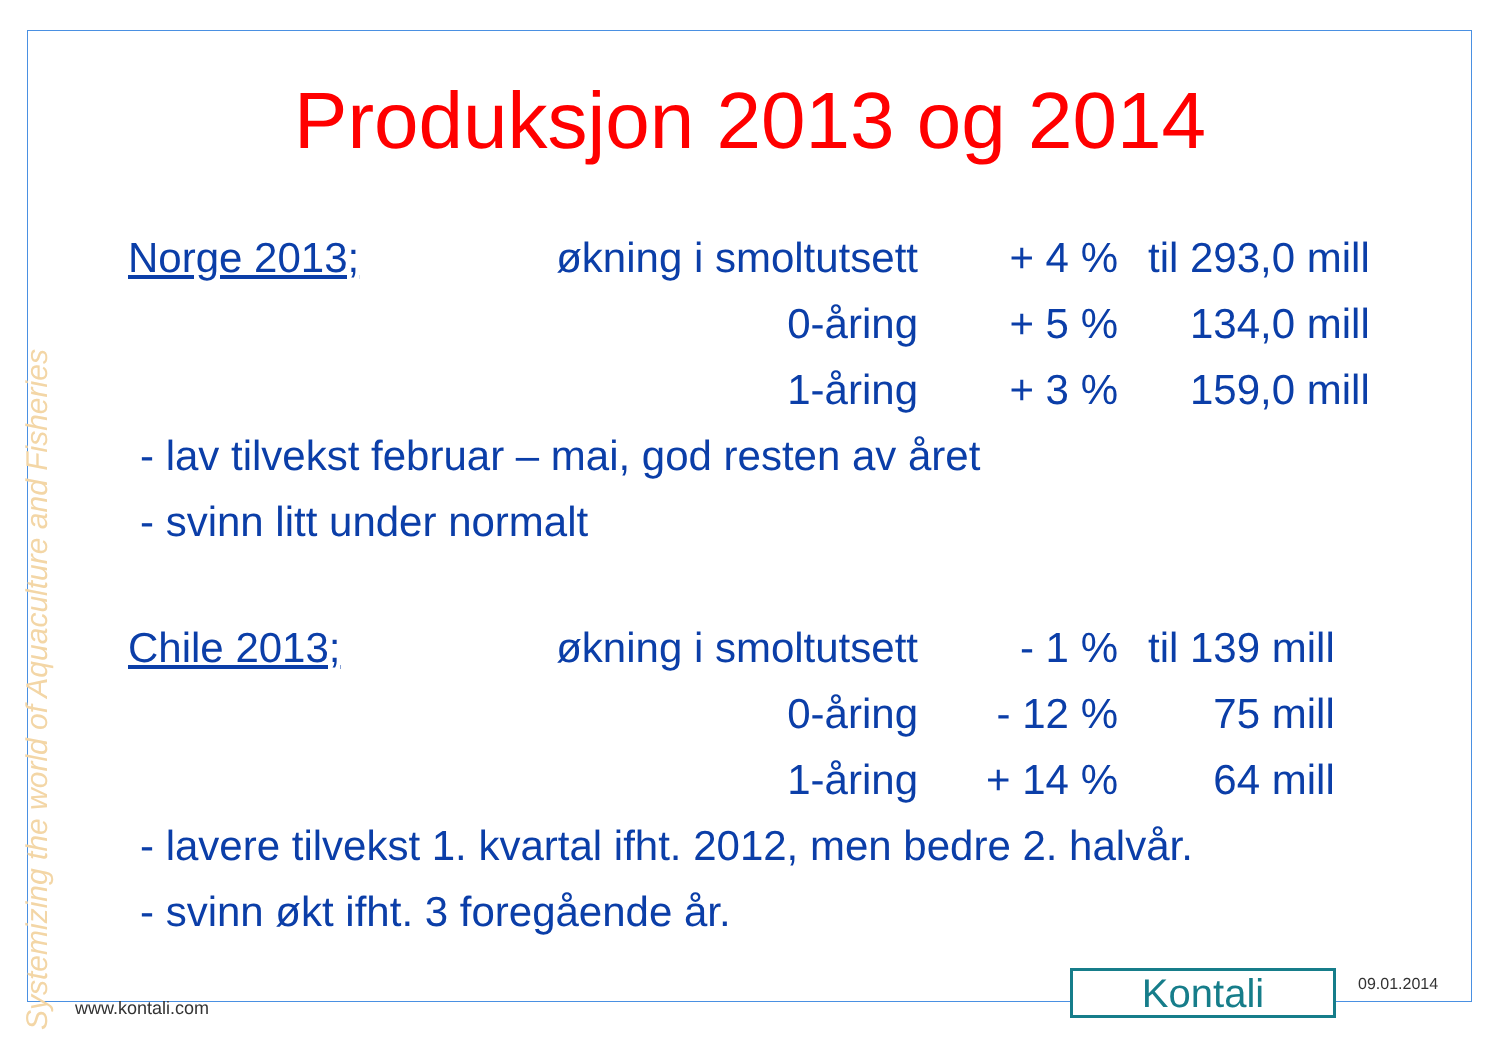Systemizing the world of Aquaculture and Fisheries
Produksjon 2013 og 2014
| Norge 2013; | økning i smoltutsett | + 4 % | | til 293,0 mill |
| | 0-åring | + 5 % | | 134,0 mill |
| | 1-åring | + 3 % | | 159,0 mill |
- lav tilvekst februar – mai, god resten av året
- svinn litt under normalt
| Chile 2013; | økning i smoltutsett | - 1 % | | til 139 mill |
| | 0-åring | - 12 % | | 75 mill |
| | 1-åring | + 14 % | | 64 mill |
- lavere tilvekst 1. kvartal ifht. 2012, men bedre 2. halvår.
- svinn økt ifht. 3 foregående år.
Kontali 09.01.2014
www.kontali.com